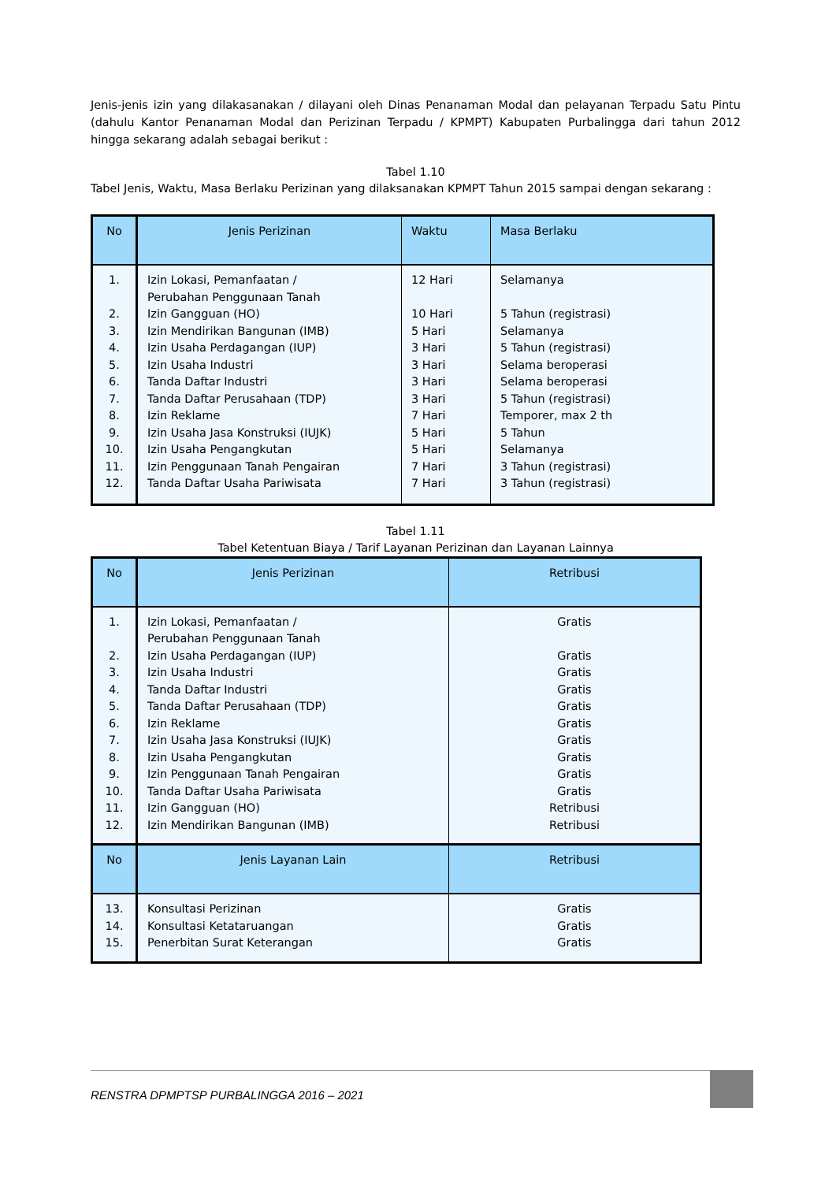Jenis-jenis izin yang dilakasanakan / dilayani oleh Dinas Penanaman Modal dan pelayanan Terpadu Satu Pintu (dahulu Kantor Penanaman Modal dan Perizinan Terpadu / KPMPT) Kabupaten Purbalingga dari tahun 2012 hingga sekarang adalah sebagai berikut :
Tabel 1.10
Tabel Jenis, Waktu, Masa Berlaku Perizinan yang dilaksanakan KPMPT Tahun 2015 sampai dengan sekarang :
| No | Jenis Perizinan | Waktu | Masa Berlaku |
| --- | --- | --- | --- |
| 1. 2. 3. 4. 5. 6. 7. 8. 9. 10. 11. 12. | Izin Lokasi, Pemanfaatan / Perubahan Penggunaan Tanah Izin Gangguan (HO) Izin Mendirikan Bangunan (IMB) Izin Usaha Perdagangan (IUP) Izin Usaha Industri Tanda Daftar Industri Tanda Daftar Perusahaan (TDP) Izin Reklame Izin Usaha Jasa Konstruksi (IUJK) Izin Usaha Pengangkutan Izin Penggunaan Tanah Pengairan Tanda Daftar Usaha Pariwisata | 12 Hari 10 Hari 5 Hari 3 Hari 3 Hari 3 Hari 3 Hari 7 Hari 5 Hari 5 Hari 7 Hari 7 Hari | Selamanya 5 Tahun (registrasi) Selamanya 5 Tahun (registrasi) Selama beroperasi Selama beroperasi 5 Tahun (registrasi) Temporer, max 2 th 5 Tahun Selamanya 3 Tahun (registrasi) 3 Tahun (registrasi) |
Tabel 1.11
Tabel Ketentuan Biaya / Tarif Layanan Perizinan dan Layanan Lainnya
| No | Jenis Perizinan | Retribusi |
| --- | --- | --- |
| 1. 2. 3. 4. 5. 6. 7. 8. 9. 10. 11. 12. | Izin Lokasi, Pemanfaatan / Perubahan Penggunaan Tanah Izin Usaha Perdagangan (IUP) Izin Usaha Industri Tanda Daftar Industri Tanda Daftar Perusahaan (TDP) Izin Reklame Izin Usaha Jasa Konstruksi (IUJK) Izin Usaha Pengangkutan Izin Penggunaan Tanah Pengairan Tanda Daftar Usaha Pariwisata Izin Gangguan (HO) Izin Mendirikan Bangunan (IMB) | Gratis Gratis Gratis Gratis Gratis Gratis Gratis Gratis Gratis Gratis Retribusi Retribusi |
| No | Jenis Layanan Lain | Retribusi |
| 13. 14. 15. | Konsultasi Perizinan Konsultasi Ketataruangan Penerbitan Surat Keterangan | Gratis Gratis Gratis |
RENSTRA DPMPTSP PURBALINGGA 2016 – 2021